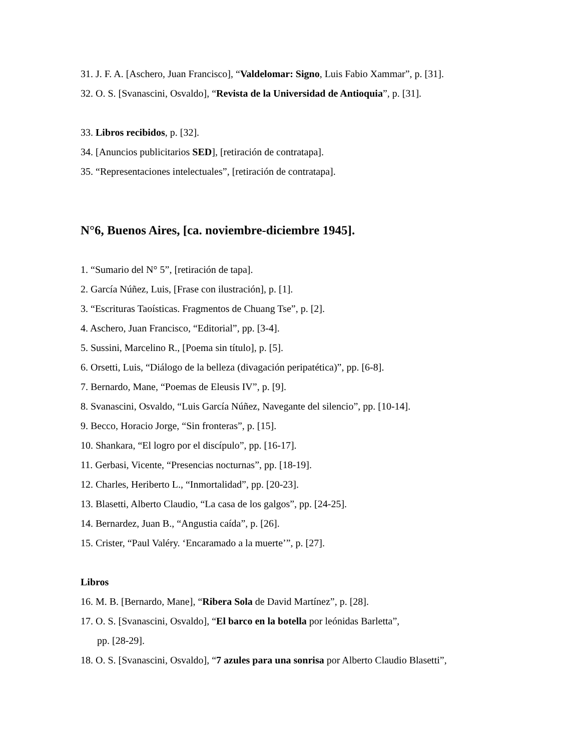31. J. F. A. [Aschero, Juan Francisco], “Valdelomar: Signo, Luis Fabio Xammar”, p. [31].
32. O. S. [Svanascini, Osvaldo], “Revista de la Universidad de Antioquia”, p. [31].
33. Libros recibidos, p. [32].
34. [Anuncios publicitarios SED], [retiración de contratapa].
35. “Representaciones intelectuales”, [retiración de contratapa].
N°6, Buenos Aires, [ca. noviembre-diciembre 1945].
1. “Sumario del N° 5”, [retiración de tapa].
2. García Núñez, Luis, [Frase con ilustración], p. [1].
3. “Escrituras Taoísticas. Fragmentos de Chuang Tse”, p. [2].
4. Aschero, Juan Francisco, “Editorial”, pp. [3-4].
5. Sussini, Marcelino R., [Poema sin título], p. [5].
6. Orsetti, Luis, “Diálogo de la belleza (divagación peripatética)”, pp. [6-8].
7. Bernardo, Mane, “Poemas de Eleusis IV”, p. [9].
8. Svanascini, Osvaldo, “Luis García Núñez, Navegante del silencio”, pp. [10-14].
9. Becco, Horacio Jorge, “Sin fronteras”, p. [15].
10. Shankara, “El logro por el discípulo”, pp. [16-17].
11. Gerbasi, Vicente, “Presencias nocturnas”, pp. [18-19].
12. Charles, Heriberto L., “Inmortalidad”, pp. [20-23].
13. Blasetti, Alberto Claudio, “La casa de los galgos”, pp. [24-25].
14. Bernardez, Juan B., “Angustia caída”, p. [26].
15. Crister, “Paul Valéry. ‘Encaramado a la muerte’”, p. [27].
Libros
16. M. B. [Bernardo, Mane], “Ribera Sola de David Martínez”, p. [28].
17. O. S. [Svanascini, Osvaldo], “El barco en la botella por leónidas Barletta”,
pp. [28-29].
18. O. S. [Svanascini, Osvaldo], “7 azules para una sonrisa por Alberto Claudio Blasetti”,